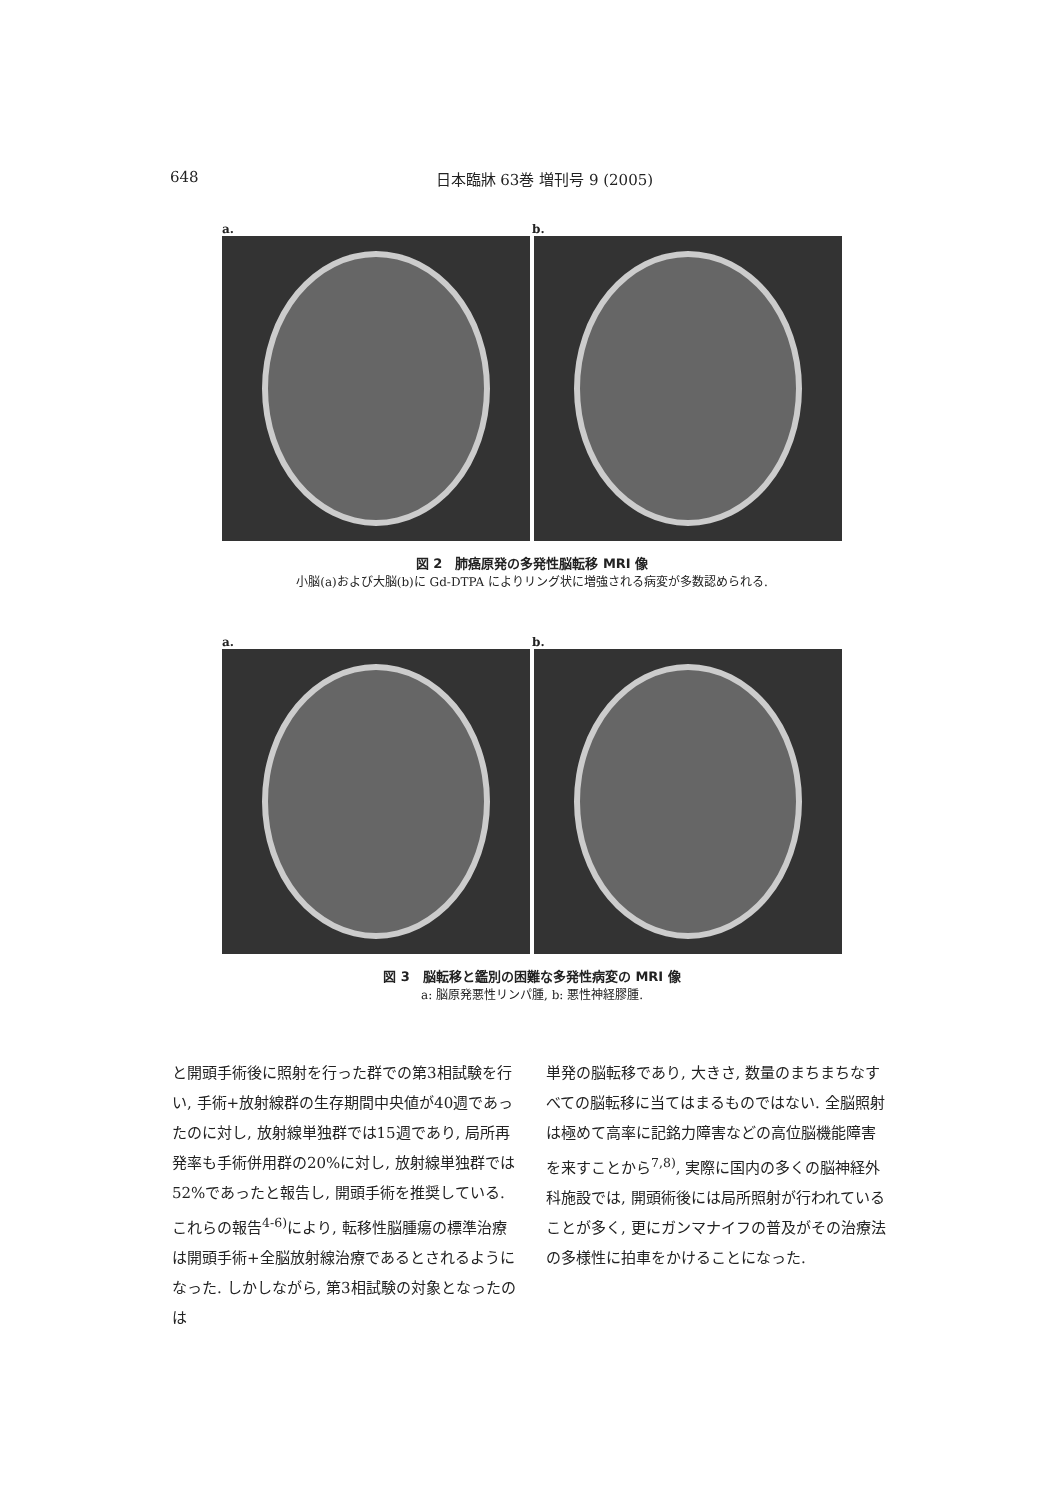648 日本臨牀 63巻 増刊号 9 (2005)
a. b.
図 2　肺癌原発の多発性脳転移 MRI 像
小脳(a)および大脳(b)に Gd-DTPA によりリング状に増強される病変が多数認められる.
a. b.
図 3　脳転移と鑑別の困難な多発性病変の MRI 像
a: 脳原発悪性リンパ腫, b: 悪性神経膠腫.
と開頭手術後に照射を行った群での第3相試験を行い, 手術+放射線群の生存期間中央値が40週であったのに対し, 放射線単独群では15週であり, 局所再発率も手術併用群の20%に対し, 放射線単独群では52%であったと報告し, 開頭手術を推奨している. これらの報告<sup>4-6)</sup>により, 転移性脳腫瘍の標準治療は開頭手術+全脳放射線治療であるとされるようになった. しかしながら, 第3相試験の対象となったのは
単発の脳転移であり, 大きさ, 数量のまちまちなすべての脳転移に当てはまるものではない. 全脳照射は極めて高率に記銘力障害などの高位脳機能障害を来すことから<sup>7,8)</sup>, 実際に国内の多くの脳神経外科施設では, 開頭術後には局所照射が行われていることが多く, 更にガンマナイフの普及がその治療法の多様性に拍車をかけることになった.